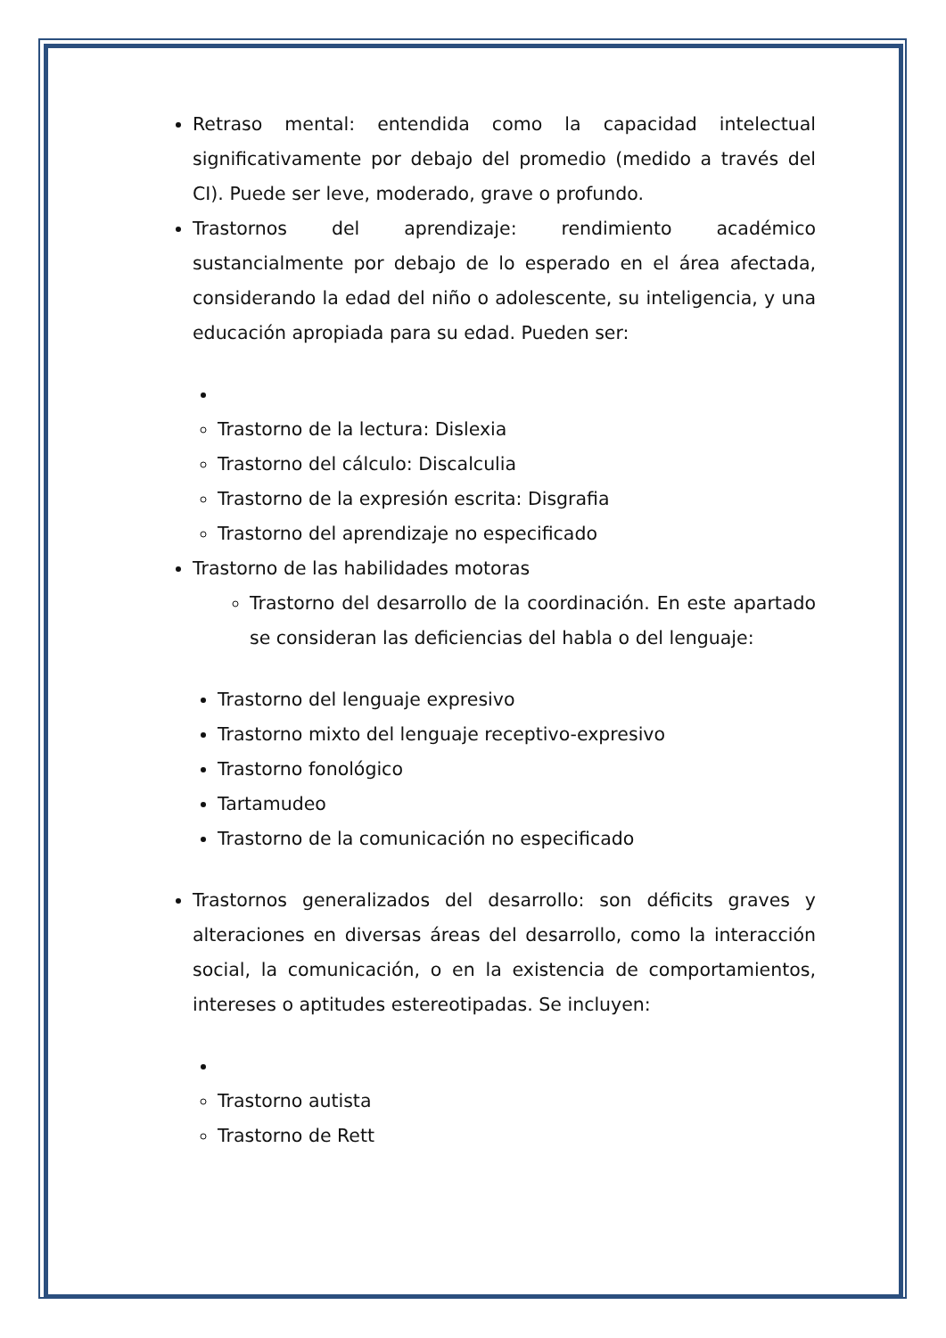Retraso mental: entendida como la capacidad intelectual significativamente por debajo del promedio (medido a través del CI). Puede ser leve, moderado, grave o profundo.
Trastornos del aprendizaje: rendimiento académico sustancialmente por debajo de lo esperado en el área afectada, considerando la edad del niño o adolescente, su inteligencia, y una educación apropiada para su edad. Pueden ser:
Trastorno de la lectura: Dislexia
Trastorno del cálculo: Discalculia
Trastorno de la expresión escrita: Disgrafia
Trastorno del aprendizaje no especificado
Trastorno de las habilidades motoras
Trastorno del desarrollo de la coordinación. En este apartado se consideran las deficiencias del habla o del lenguaje:
Trastorno del lenguaje expresivo
Trastorno mixto del lenguaje receptivo-expresivo
Trastorno fonológico
Tartamudeo
Trastorno de la comunicación no especificado
Trastornos generalizados del desarrollo: son déficits graves y alteraciones en diversas áreas del desarrollo, como la interacción social, la comunicación, o en la existencia de comportamientos, intereses o aptitudes estereotipadas. Se incluyen:
Trastorno autista
Trastorno de Rett